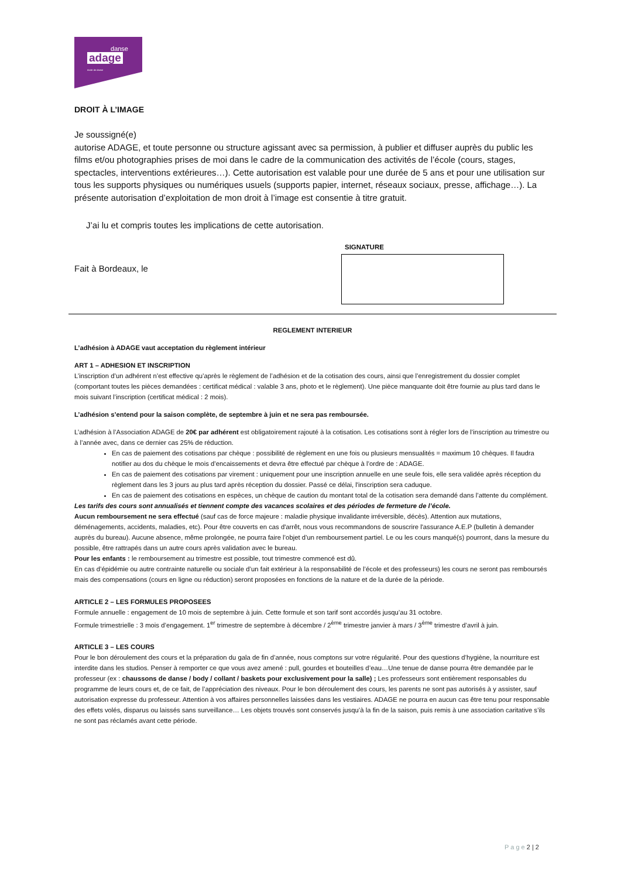danse
adage
école de danse
DROIT À L’IMAGE
Je soussigné(e)
autorise ADAGE, et toute personne ou structure agissant avec sa permission, à publier et diffuser auprès du public les films et/ou photographies prises de moi dans le cadre de la communication des activités de l’école (cours, stages, spectacles, interventions extérieures…). Cette autorisation est valable pour une durée de 5 ans et pour une utilisation sur tous les supports physiques ou numériques usuels (supports papier, internet, réseaux sociaux, presse, affichage…). La présente autorisation d’exploitation de mon droit à l’image est consentie à titre gratuit.
J’ai lu et compris toutes les implications de cette autorisation.
Fait à Bordeaux, le
SIGNATURE
REGLEMENT INTERIEUR
L’adhésion à ADAGE vaut acceptation du règlement intérieur
ART 1 – ADHESION ET INSCRIPTION
L’inscription d’un adhérent n’est effective qu’après le règlement de l’adhésion et de la cotisation des cours, ainsi que l’enregistrement du dossier complet (comportant toutes les pièces demandées : certificat médical : valable 3 ans, photo et le règlement). Une pièce manquante doit être fournie au plus tard dans le mois suivant l’inscription (certificat médical : 2 mois).
L’adhésion s’entend pour la saison complète, de septembre à juin et ne sera pas remboursée.
L’adhésion à l’Association ADAGE de 20€ par adhérent est obligatoirement rajouté à la cotisation. Les cotisations sont à régler lors de l’inscription au trimestre ou à l’année avec, dans ce dernier cas 25% de réduction.
En cas de paiement des cotisations par chèque : possibilité de règlement en une fois ou plusieurs mensualités = maximum 10 chèques. Il faudra notifier au dos du chèque le mois d’encaissements et devra être effectué par chèque à l’ordre de : ADAGE.
En cas de paiement des cotisations par virement : uniquement pour une inscription annuelle en une seule fois, elle sera validée après réception du règlement dans les 3 jours au plus tard après réception du dossier. Passé ce délai, l'inscription sera caduque.
En cas de paiement des cotisations en espèces, un chèque de caution du montant total de la cotisation sera demandé dans l’attente du complément.
Les tarifs des cours sont annualisés et tiennent compte des vacances scolaires et des périodes de fermeture de l’école.
Aucun remboursement ne sera effectué (sauf cas de force majeure : maladie physique invalidante irréversible, décès). Attention aux mutations, déménagements, accidents, maladies, etc). Pour être couverts en cas d'arrêt, nous vous recommandons de souscrire l'assurance A.E.P (bulletin à demander auprès du bureau). Aucune absence, même prolongée, ne pourra faire l’objet d’un remboursement partiel. Le ou les cours manqué(s) pourront, dans la mesure du possible, être rattrapés dans un autre cours après validation avec le bureau.
Pour les enfants : le remboursement au trimestre est possible, tout trimestre commencé est dû.
En cas d’épidémie ou autre contrainte naturelle ou sociale d’un fait extérieur à la responsabilité de l’école et des professeurs) les cours ne seront pas remboursés mais des compensations (cours en ligne ou réduction) seront proposées en fonctions de la nature et de la durée de la période.
ARTICLE 2 – LES FORMULES PROPOSEES
Formule annuelle : engagement de 10 mois de septembre à juin. Cette formule et son tarif sont accordés jusqu’au 31 octobre.
Formule trimestrielle : 3 mois d’engagement. 1<sup>er</sup> trimestre de septembre à décembre / 2<sup>ème</sup> trimestre janvier à mars / 3<sup>ème</sup> trimestre d’avril à juin.
ARTICLE 3 – LES COURS
Pour le bon déroulement des cours et la préparation du gala de fin d’année, nous comptons sur votre régularité. Pour des questions d’hygiène, la nourriture est interdite dans les studios. Penser à remporter ce que vous avez amené : pull, gourdes et bouteilles d’eau…Une tenue de danse pourra être demandée par le professeur (ex : chaussons de danse / body / collant / baskets pour exclusivement pour la salle) ; Les professeurs sont entièrement responsables du programme de leurs cours et, de ce fait, de l’appréciation des niveaux. Pour le bon déroulement des cours, les parents ne sont pas autorisés à y assister, sauf autorisation expresse du professeur. Attention à vos affaires personnelles laissées dans les vestiaires. ADAGE ne pourra en aucun cas être tenu pour responsable des effets volés, disparus ou laissés sans surveillance… Les objets trouvés sont conservés jusqu’à la fin de la saison, puis remis à une association caritative s’ils ne sont pas réclamés avant cette période.
P a g e 2 | 2